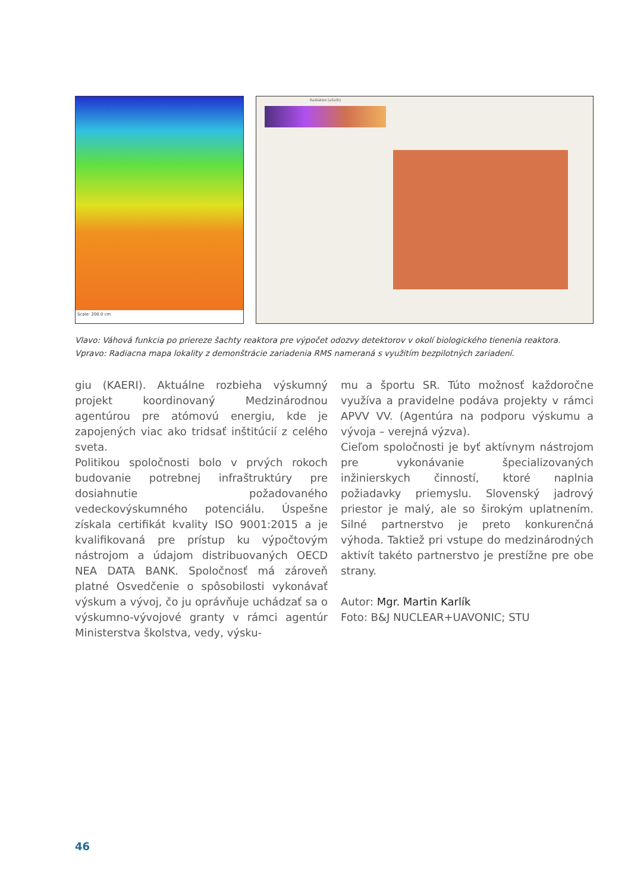Scale: 200.0 cm
Radiation [uSv/h]
Vlavo: Váhová funkcia po priereze šachty reaktora pre výpočet odozvy detektorov v okolí biologického tienenia reaktora.
Vpravo: Radiacna mapa lokality z demonštrácie zariadenia RMS nameraná s využitím bezpilotných zariadení.
giu (KAERI). Aktuálne rozbieha výskumný projekt koordinovaný Medzinárodnou agentúrou pre atómovú energiu, kde je zapojených viac ako tridsať inštitúcií z celého sveta.
Politikou spoločnosti bolo v prvých rokoch budovanie potrebnej infraštruktúry pre dosiahnutie požadovaného vedeckovýskumného potenciálu. Úspešne získala certifikát kvality ISO 9001:2015 a je kvalifikovaná pre prístup ku výpočtovým nástrojom a údajom distribuovaných OECD NEA DATA BANK. Spoločnosť má zároveň platné Osvedčenie o spôsobilosti vykonávať výskum a vývoj, čo ju oprávňuje uchádzať sa o výskumno-vývojové granty v rámci agentúr Ministerstva školstva, vedy, výsku-
mu a športu SR. Túto možnosť každoročne využíva a pravidelne podáva projekty v rámci APVV VV. (Agentúra na podporu výskumu a vývoja – verejná výzva).
Cieľom spoločnosti je byť aktívnym nástrojom pre vykonávanie špecializovaných inžinierskych činností, ktoré naplnia požiadavky priemyslu. Slovenský jadrový priestor je malý, ale so širokým uplatnením. Silné partnerstvo je preto konkurenčná výhoda. Taktiež pri vstupe do medzinárodných aktivít takéto partnerstvo je prestížne pre obe strany.
Autor: Mgr. Martin Karlík
Foto: B&J NUCLEAR+UAVONIC; STU
46